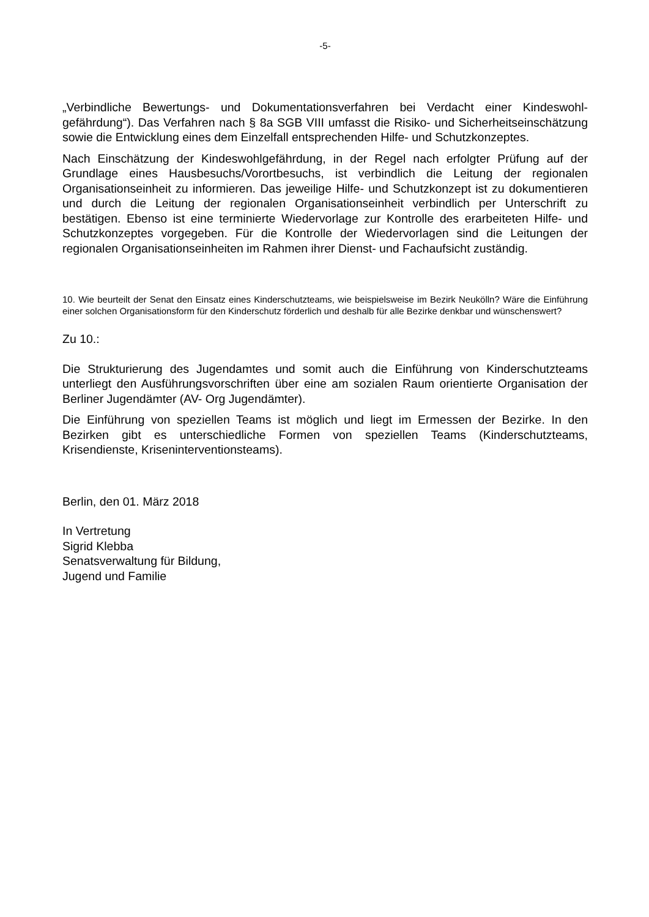-5-
„Verbindliche Bewertungs- und Dokumentationsverfahren bei Verdacht einer Kindeswohl­gefährdung“). Das Verfahren nach § 8a SGB VIII umfasst die Risiko- und Sicherheitsein­schätzung sowie die Entwicklung eines dem Einzelfall entsprechenden Hilfe- und Schutz­konzeptes.
Nach Einschätzung der Kindeswohlgefährdung, in der Regel nach erfolgter Prüfung auf der Grundlage eines Hausbesuchs/Vorortbesuchs, ist verbindlich die Leitung der regiona­len Organisationseinheit zu informieren. Das jeweilige Hilfe- und Schutzkonzept ist zu do­kumentieren und durch die Leitung der regionalen Organisationseinheit verbindlich per Unterschrift zu bestätigen. Ebenso ist eine terminierte Wiedervorlage zur Kontrolle des erarbeiteten Hilfe- und Schutzkonzeptes vorgegeben. Für die Kontrolle der Wiedervorla­gen sind die Leitungen der regionalen Organisationseinheiten im Rahmen ihrer Dienst- und Fachaufsicht zuständig.
10. Wie beurteilt der Senat den Einsatz eines Kinderschutzteams, wie beispielsweise im Bezirk Neukölln? Wäre die Einführung einer solchen Organisationsform für den Kinderschutz förderlich und deshalb für alle Bezirke denkbar und wünschenswert?
Zu 10.:
Die Strukturierung des Jugendamtes und somit auch die Einführung von Kinderschutz­teams unterliegt den Ausführungsvorschriften über eine am sozialen Raum orientierte Or­ganisation der Berliner Jugendämter (AV- Org Jugendämter).
Die Einführung von speziellen Teams ist möglich und liegt im Ermessen der Bezirke. In den Bezirken gibt es unterschiedliche Formen von speziellen Teams (Kinderschutzteams, Krisendienste, Kriseninterventionsteams).
Berlin, den 01. März 2018
In Vertretung
Sigrid Klebba
Senatsverwaltung für Bildung,
Jugend und Familie